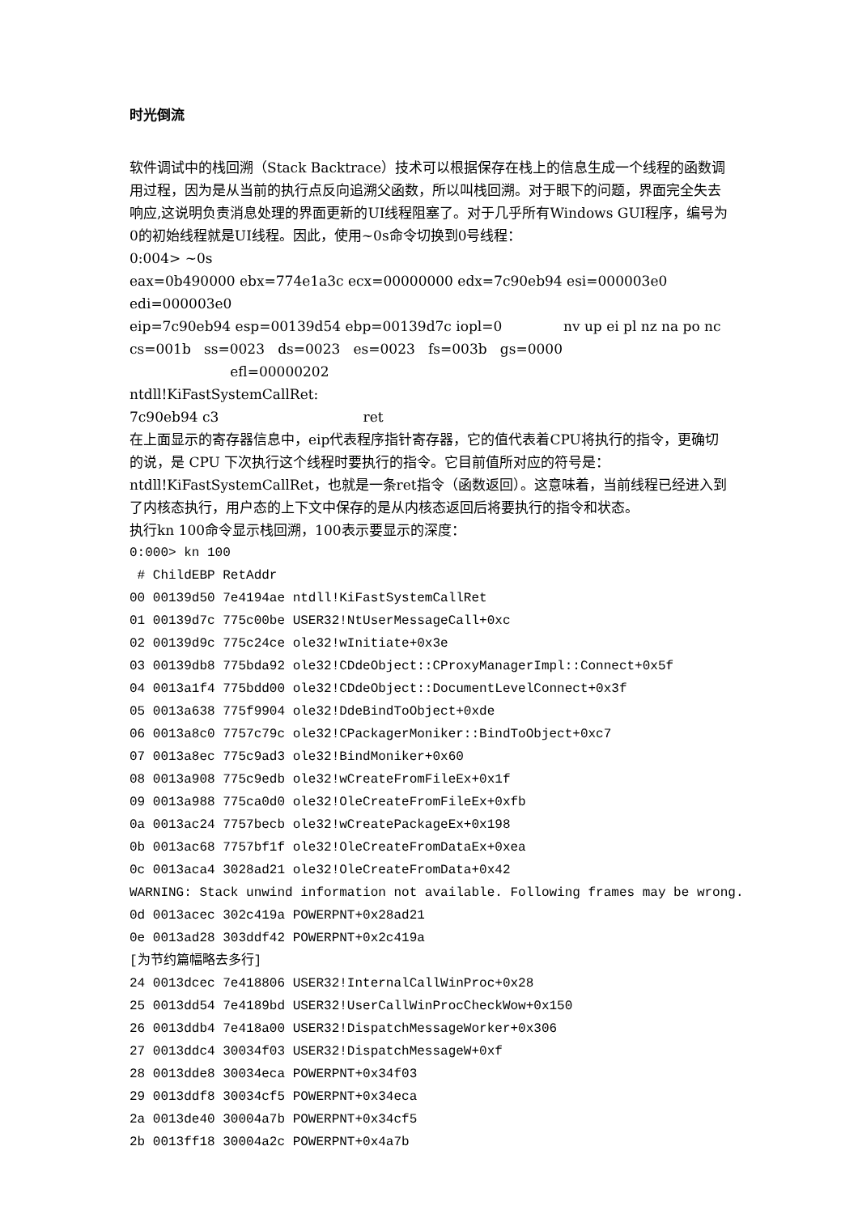时光倒流
软件调试中的栈回溯（Stack Backtrace）技术可以根据保存在栈上的信息生成一个线程的函数调用过程，因为是从当前的执行点反向追溯父函数，所以叫栈回溯。对于眼下的问题，界面完全失去响应,这说明负责消息处理的界面更新的UI线程阻塞了。对于几乎所有Windows GUI程序，编号为0的初始线程就是UI线程。因此，使用~0s命令切换到0号线程：
0:004> ~0s
eax=0b490000 ebx=774e1a3c ecx=00000000 edx=7c90eb94 esi=000003e0 edi=000003e0
eip=7c90eb94 esp=00139d54 ebp=00139d7c iopl=0 nv up ei pl nz na po nc
cs=001b ss=0023 ds=0023 es=0023 fs=003b gs=0000 efl=00000202
ntdll!KiFastSystemCallRet:
7c90eb94 c3 ret
在上面显示的寄存器信息中，eip代表程序指针寄存器，它的值代表着CPU将执行的指令，更确切的说，是 CPU 下次执行这个线程时要执行的指令。它目前值所对应的符号是：ntdll!KiFastSystemCallRet，也就是一条ret指令（函数返回）。这意味着，当前线程已经进入到了内核态执行，用户态的上下文中保存的是从内核态返回后将要执行的指令和状态。
执行kn 100命令显示栈回溯，100表示要显示的深度：
0:000> kn 100 # ChildEBP RetAddr 00 00139d50 7e4194ae ntdll!KiFastSystemCallRet 01 00139d7c 775c00be USER32!NtUserMessageCall+0xc 02 00139d9c 775c24ce ole32!wInitiate+0x3e 03 00139db8 775bda92 ole32!CDdeObject::CProxyManagerImpl::Connect+0x5f 04 0013a1f4 775bdd00 ole32!CDdeObject::DocumentLevelConnect+0x3f 05 0013a638 775f9904 ole32!DdeBindToObject+0xde 06 0013a8c0 7757c79c ole32!CPackagerMoniker::BindToObject+0xc7 07 0013a8ec 775c9ad3 ole32!BindMoniker+0x60 08 0013a908 775c9edb ole32!wCreateFromFileEx+0x1f 09 0013a988 775ca0d0 ole32!OleCreateFromFileEx+0xfb 0a 0013ac24 7757becb ole32!wCreatePackageEx+0x198 0b 0013ac68 7757bf1f ole32!OleCreateFromDataEx+0xea 0c 0013aca4 3028ad21 ole32!OleCreateFromData+0x42 WARNING: Stack unwind information not available. Following frames may be wrong. 0d 0013acec 302c419a POWERPNT+0x28ad21 0e 0013ad28 303ddf42 POWERPNT+0x2c419a [为节约篇幅略去多行] 24 0013dcec 7e418806 USER32!InternalCallWinProc+0x28 25 0013dd54 7e4189bd USER32!UserCallWinProcCheckWow+0x150 26 0013ddb4 7e418a00 USER32!DispatchMessageWorker+0x306 27 0013ddc4 30034f03 USER32!DispatchMessageW+0xf 28 0013dde8 30034eca POWERPNT+0x34f03 29 0013ddf8 30034cf5 POWERPNT+0x34eca 2a 0013de40 30004a7b POWERPNT+0x34cf5 2b 0013ff18 30004a2c POWERPNT+0x4a7b